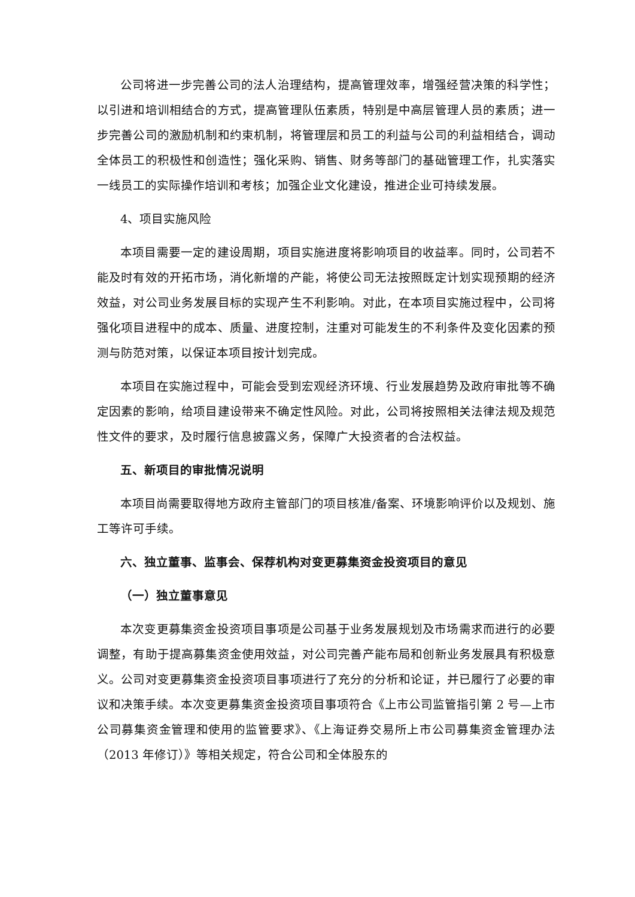公司将进一步完善公司的法人治理结构，提高管理效率，增强经营决策的科学性；以引进和培训相结合的方式，提高管理队伍素质，特别是中高层管理人员的素质；进一步完善公司的激励机制和约束机制，将管理层和员工的利益与公司的利益相结合，调动全体员工的积极性和创造性；强化采购、销售、财务等部门的基础管理工作，扎实落实一线员工的实际操作培训和考核；加强企业文化建设，推进企业可持续发展。
4、项目实施风险
本项目需要一定的建设周期，项目实施进度将影响项目的收益率。同时，公司若不能及时有效的开拓市场，消化新增的产能，将使公司无法按照既定计划实现预期的经济效益，对公司业务发展目标的实现产生不利影响。对此，在本项目实施过程中，公司将强化项目进程中的成本、质量、进度控制，注重对可能发生的不利条件及变化因素的预测与防范对策，以保证本项目按计划完成。
本项目在实施过程中，可能会受到宏观经济环境、行业发展趋势及政府审批等不确定因素的影响，给项目建设带来不确定性风险。对此，公司将按照相关法律法规及规范性文件的要求，及时履行信息披露义务，保障广大投资者的合法权益。
五、新项目的审批情况说明
本项目尚需要取得地方政府主管部门的项目核准/备案、环境影响评价以及规划、施工等许可手续。
六、独立董事、监事会、保荐机构对变更募集资金投资项目的意见
（一）独立董事意见
本次变更募集资金投资项目事项是公司基于业务发展规划及市场需求而进行的必要调整，有助于提高募集资金使用效益，对公司完善产能布局和创新业务发展具有积极意义。公司对变更募集资金投资项目事项进行了充分的分析和论证，并已履行了必要的审议和决策手续。本次变更募集资金投资项目事项符合《上市公司监管指引第 2 号—上市公司募集资金管理和使用的监管要求》、《上海证券交易所上市公司募集资金管理办法（2013 年修订）》等相关规定，符合公司和全体股东的